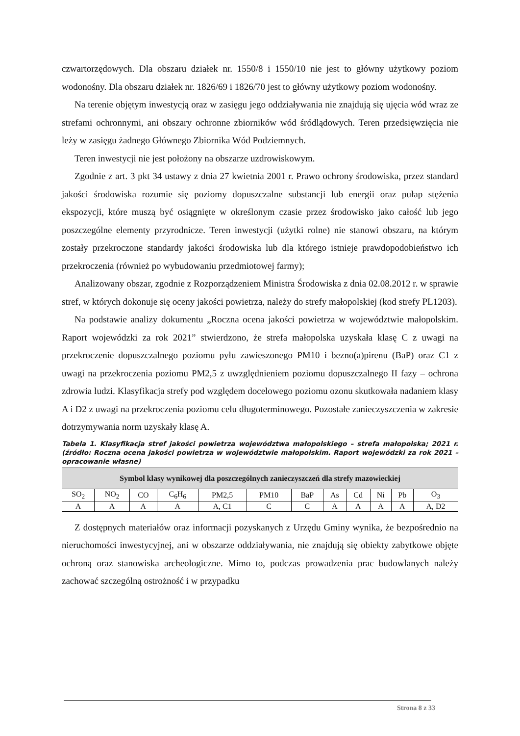czwartorzędowych. Dla obszaru działek nr. 1550/8 i 1550/10 nie jest to główny użytkowy poziom wodonośny. Dla obszaru działek nr. 1826/69 i 1826/70 jest to główny użytkowy poziom wodonośny.
Na terenie objętym inwestycją oraz w zasięgu jego oddziaływania nie znajdują się ujęcia wód wraz ze strefami ochronnymi, ani obszary ochronne zbiorników wód śródlądowych. Teren przedsięwzięcia nie leży w zasięgu żadnego Głównego Zbiornika Wód Podziemnych.
Teren inwestycji nie jest położony na obszarze uzdrowiskowym.
Zgodnie z art. 3 pkt 34 ustawy z dnia 27 kwietnia 2001 r. Prawo ochrony środowiska, przez standard jakości środowiska rozumie się poziomy dopuszczalne substancji lub energii oraz pułap stężenia ekspozycji, które muszą być osiągnięte w określonym czasie przez środowisko jako całość lub jego poszczególne elementy przyrodnicze. Teren inwestycji (użytki rolne) nie stanowi obszaru, na którym zostały przekroczone standardy jakości środowiska lub dla którego istnieje prawdopodobieństwo ich przekroczenia (również po wybudowaniu przedmiotowej farmy);
Analizowany obszar, zgodnie z Rozporządzeniem Ministra Środowiska z dnia 02.08.2012 r. w sprawie stref, w których dokonuje się oceny jakości powietrza, należy do strefy małopolskiej (kod strefy PL1203).
Na podstawie analizy dokumentu „Roczna ocena jakości powietrza w województwie małopolskim. Raport wojewódzki za rok 2021” stwierdzono, że strefa małopolska uzyskała klasę C z uwagi na przekroczenie dopuszczalnego poziomu pyłu zawieszonego PM10 i bezno(a)pirenu (BaP) oraz C1 z uwagi na przekroczenia poziomu PM2,5 z uwzględnieniem poziomu dopuszczalnego II fazy – ochrona zdrowia ludzi. Klasyfikacja strefy pod względem docelowego poziomu ozonu skutkowała nadaniem klasy A i D2 z uwagi na przekroczenia poziomu celu długoterminowego. Pozostałe zanieczyszczenia w zakresie dotrzymywania norm uzyskały klasę A.
Tabela 1. Klasyfikacja stref jakości powietrza województwa małopolskiego – strefa małopolska; 2021 r. (źródło: Roczna ocena jakości powietrza w województwie małopolskim. Raport wojewódzki za rok 2021 – opracowanie własne)
| Symbol klasy wynikowej dla poszczególnych zanieczyszczeń dla strefy mazowieckiej | | | | | | | | | | | |
| --- | --- | --- | --- | --- | --- | --- | --- | --- | --- | --- | --- |
| SO<sub>2</sub> | NO<sub>2</sub> | CO | C<sub>6</sub>H<sub>6</sub> | PM2,5 | PM10 | BaP | As | Cd | Ni | Pb | O<sub>3</sub> |
| A | A | A | A | A, C1 | C | C | A | A | A | A | A, D2 |
Z dostępnych materiałów oraz informacji pozyskanych z Urzędu Gminy wynika, że bezpośrednio na nieruchomości inwestycyjnej, ani w obszarze oddziaływania, nie znajdują się obiekty zabytkowe objęte ochroną oraz stanowiska archeologiczne. Mimo to, podczas prowadzenia prac budowlanych należy zachować szczególną ostrożność i w przypadku
Strona 8 z 33